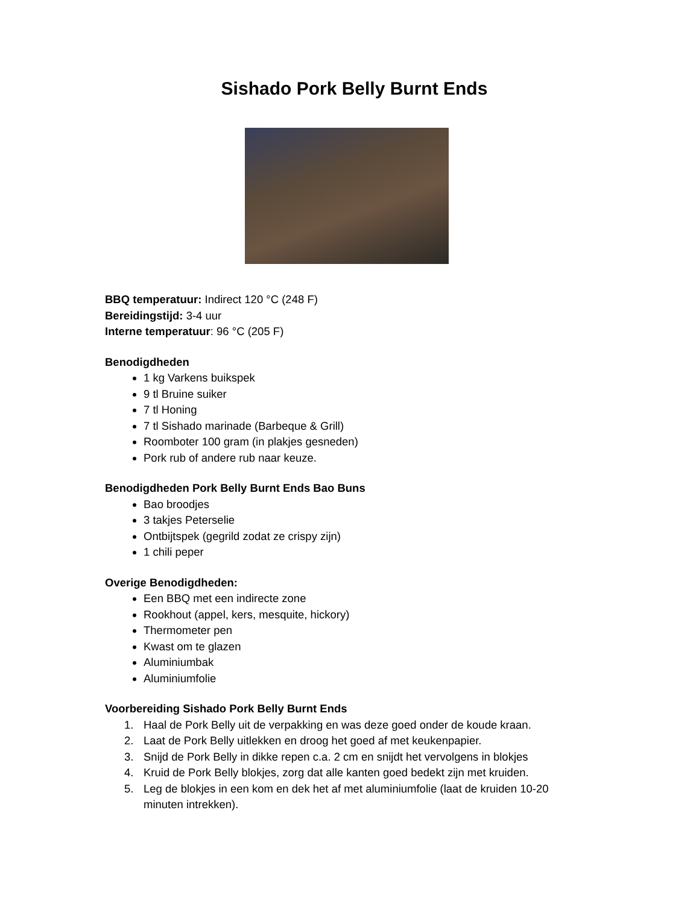Sishado Pork Belly Burnt Ends
BBQ temperatuur: Indirect 120 °C (248 F)
Bereidingstijd: 3-4 uur
Interne temperatuur: 96 °C (205 F)
Benodigdheden
1 kg Varkens buikspek
9 tl Bruine suiker
7 tl Honing
7 tl Sishado marinade (Barbeque & Grill)
Roomboter 100 gram (in plakjes gesneden)
Pork rub of andere rub naar keuze.
Benodigdheden Pork Belly Burnt Ends Bao Buns
Bao broodjes
3 takjes Peterselie
Ontbijtspek (gegrild zodat ze crispy zijn)
1 chili peper
Overige Benodigdheden:
Een BBQ met een indirecte zone
Rookhout (appel, kers, mesquite, hickory)
Thermometer pen
Kwast om te glazen
Aluminiumbak
Aluminiumfolie
Voorbereiding Sishado Pork Belly Burnt Ends
1. Haal de Pork Belly uit de verpakking en was deze goed onder de koude kraan.
2. Laat de Pork Belly uitlekken en droog het goed af met keukenpapier.
3. Snijd de Pork Belly in dikke repen c.a. 2 cm en snijdt het vervolgens in blokjes
4. Kruid de Pork Belly blokjes, zorg dat alle kanten goed bedekt zijn met kruiden.
5. Leg de blokjes in een kom en dek het af met aluminiumfolie (laat de kruiden 10-20
minuten intrekken).